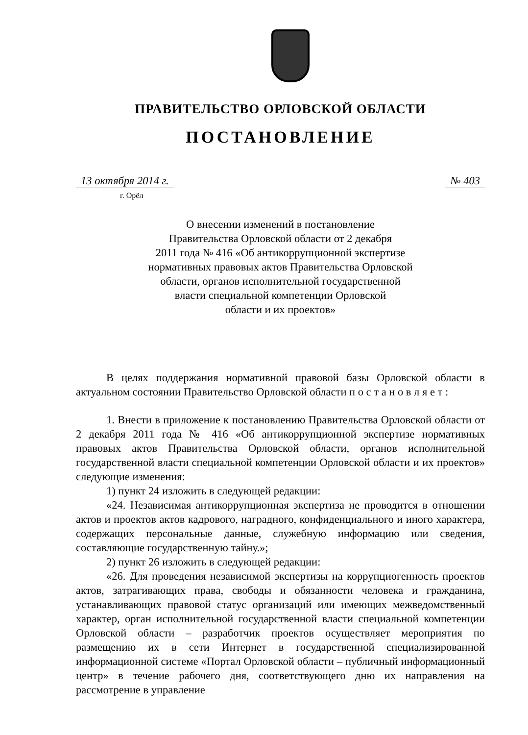ПРАВИТЕЛЬСТВО ОРЛОВСКОЙ ОБЛАСТИ
ПОСТАНОВЛЕНИЕ
13 октября 2014 г. № 403
г. Орёл
О внесении изменений в постановление
Правительства Орловской области от 2 декабря
2011 года № 416 «Об антикоррупционной экспертизе
нормативных правовых актов Правительства Орловской
области, органов исполнительной государственной
власти специальной компетенции Орловской
области и их проектов»
В целях поддержания нормативной правовой базы Орловской области в актуальном состоянии Правительство Орловской области п о с т а н о в л я е т :
1. Внести в приложение к постановлению Правительства Орловской области от 2 декабря 2011 года № 416 «Об антикоррупционной экспертизе нормативных правовых актов Правительства Орловской области, органов исполнительной государственной власти специальной компетенции Орловской области и их проектов» следующие изменения:
1) пункт 24 изложить в следующей редакции:
«24. Независимая антикоррупционная экспертиза не проводится в отношении актов и проектов актов кадрового, наградного, конфиденциального и иного характера, содержащих персональные данные, служебную информацию или сведения, составляющие государственную тайну.»;
2) пункт 26 изложить в следующей редакции:
«26. Для проведения независимой экспертизы на коррупциогенность проектов актов, затрагивающих права, свободы и обязанности человека и гражданина, устанавливающих правовой статус организаций или имеющих межведомственный характер, орган исполнительной государственной власти специальной компетенции Орловской области – разработчик проектов осуществляет мероприятия по размещению их в сети Интернет в государственной специализированной информационной системе «Портал Орловской области – публичный информационный центр» в течение рабочего дня, соответствующего дню их направления на рассмотрение в управление